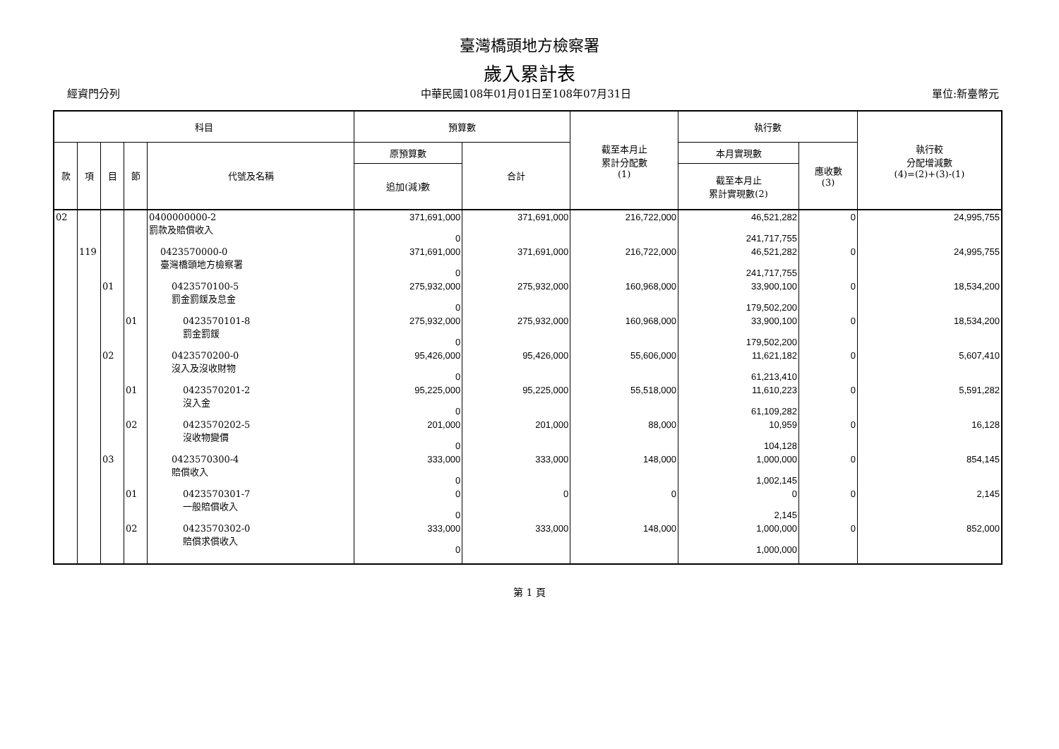臺灣橋頭地方檢察署
歲入累計表
經資門分列 中華民國108年01月01日至108年07月31日 單位:新臺幣元
| 科目 | | | | | 預算數 | | 截至本月止 累計分配數 (1) | 執行數 | | 執行較 分配增減數 (4)=(2)+(3)-(1) |
| --- | --- | --- | --- | --- | --- | --- | --- | --- | --- | --- |
| 款 | 項 | 目 | 節 | 代號及名稱 | 原預算數 | 合計 | | 本月實現數 | 應收數 (3) | |
| | | | | | 追加(減)數 | | | 截至本月止 累計實現數(2) | | |
| 02 | | | | 0400000000-2 罰款及賠償收入 | 371,691,000 0 | 371,691,000 | 216,722,000 | 46,521,282 241,717,755 | 0 | 24,995,755 |
| | 119 | | | 0423570000-0 臺灣橋頭地方檢察署 | 371,691,000 0 | 371,691,000 | 216,722,000 | 46,521,282 241,717,755 | 0 | 24,995,755 |
| | | 01 | | 0423570100-5 罰金罰鍰及怠金 | 275,932,000 0 | 275,932,000 | 160,968,000 | 33,900,100 179,502,200 | 0 | 18,534,200 |
| | | | 01 | 0423570101-8 罰金罰鍰 | 275,932,000 0 | 275,932,000 | 160,968,000 | 33,900,100 179,502,200 | 0 | 18,534,200 |
| | | 02 | | 0423570200-0 沒入及沒收財物 | 95,426,000 0 | 95,426,000 | 55,606,000 | 11,621,182 61,213,410 | 0 | 5,607,410 |
| | | | 01 | 0423570201-2 沒入金 | 95,225,000 0 | 95,225,000 | 55,518,000 | 11,610,223 61,109,282 | 0 | 5,591,282 |
| | | | 02 | 0423570202-5 沒收物變價 | 201,000 0 | 201,000 | 88,000 | 10,959 104,128 | 0 | 16,128 |
| | | 03 | | 0423570300-4 賠償收入 | 333,000 0 | 333,000 | 148,000 | 1,000,000 1,002,145 | 0 | 854,145 |
| | | | 01 | 0423570301-7 一般賠償收入 | 0 0 | 0 | 0 | 0 2,145 | 0 | 2,145 |
| | | | 02 | 0423570302-0 賠償求償收入 | 333,000 0 | 333,000 | 148,000 | 1,000,000 1,000,000 | 0 | 852,000 |
第 1 頁